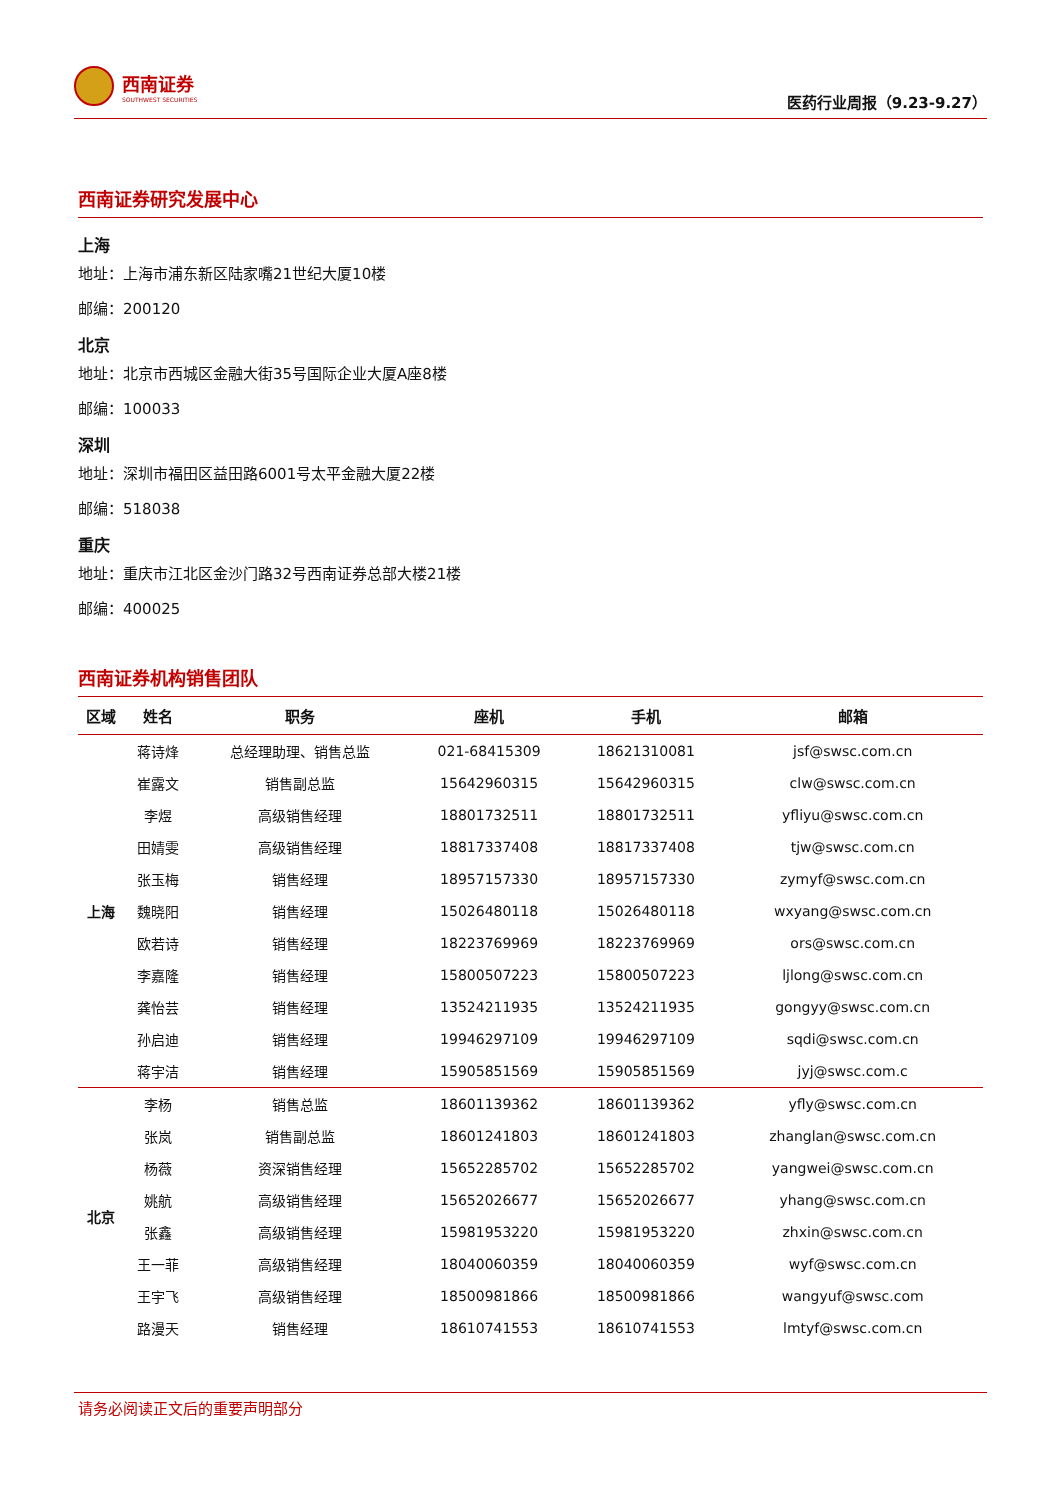西南证券
SOUTHWEST SECURITIES
医药行业周报（9.23-9.27）
西南证券研究发展中心
上海
地址：上海市浦东新区陆家嘴21世纪大厦10楼
邮编：200120
北京
地址：北京市西城区金融大街35号国际企业大厦A座8楼
邮编：100033
深圳
地址：深圳市福田区益田路6001号太平金融大厦22楼
邮编：518038
重庆
地址：重庆市江北区金沙门路32号西南证券总部大楼21楼
邮编：400025
西南证券机构销售团队
| 区域 | 姓名 | 职务 | 座机 | 手机 | 邮箱 |
| --- | --- | --- | --- | --- | --- |
| 上海 | 蒋诗烽 | 总经理助理、销售总监 | 021-68415309 | 18621310081 | jsf@swsc.com.cn |
| | 崔露文 | 销售副总监 | 15642960315 | 15642960315 | clw@swsc.com.cn |
| | 李煜 | 高级销售经理 | 18801732511 | 18801732511 | yfliyu@swsc.com.cn |
| | 田婧雯 | 高级销售经理 | 18817337408 | 18817337408 | tjw@swsc.com.cn |
| | 张玉梅 | 销售经理 | 18957157330 | 18957157330 | zymyf@swsc.com.cn |
| | 魏晓阳 | 销售经理 | 15026480118 | 15026480118 | wxyang@swsc.com.cn |
| | 欧若诗 | 销售经理 | 18223769969 | 18223769969 | ors@swsc.com.cn |
| | 李嘉隆 | 销售经理 | 15800507223 | 15800507223 | ljlong@swsc.com.cn |
| | 龚怡芸 | 销售经理 | 13524211935 | 13524211935 | gongyy@swsc.com.cn |
| | 孙启迪 | 销售经理 | 19946297109 | 19946297109 | sqdi@swsc.com.cn |
| | 蒋宇洁 | 销售经理 | 15905851569 | 15905851569 | jyj@swsc.com.c |
| 北京 | 李杨 | 销售总监 | 18601139362 | 18601139362 | yfly@swsc.com.cn |
| | 张岚 | 销售副总监 | 18601241803 | 18601241803 | zhanglan@swsc.com.cn |
| | 杨薇 | 资深销售经理 | 15652285702 | 15652285702 | yangwei@swsc.com.cn |
| | 姚航 | 高级销售经理 | 15652026677 | 15652026677 | yhang@swsc.com.cn |
| | 张鑫 | 高级销售经理 | 15981953220 | 15981953220 | zhxin@swsc.com.cn |
| | 王一菲 | 高级销售经理 | 18040060359 | 18040060359 | wyf@swsc.com.cn |
| | 王宇飞 | 高级销售经理 | 18500981866 | 18500981866 | wangyuf@swsc.com |
| | 路漫天 | 销售经理 | 18610741553 | 18610741553 | lmtyf@swsc.com.cn |
请务必阅读正文后的重要声明部分